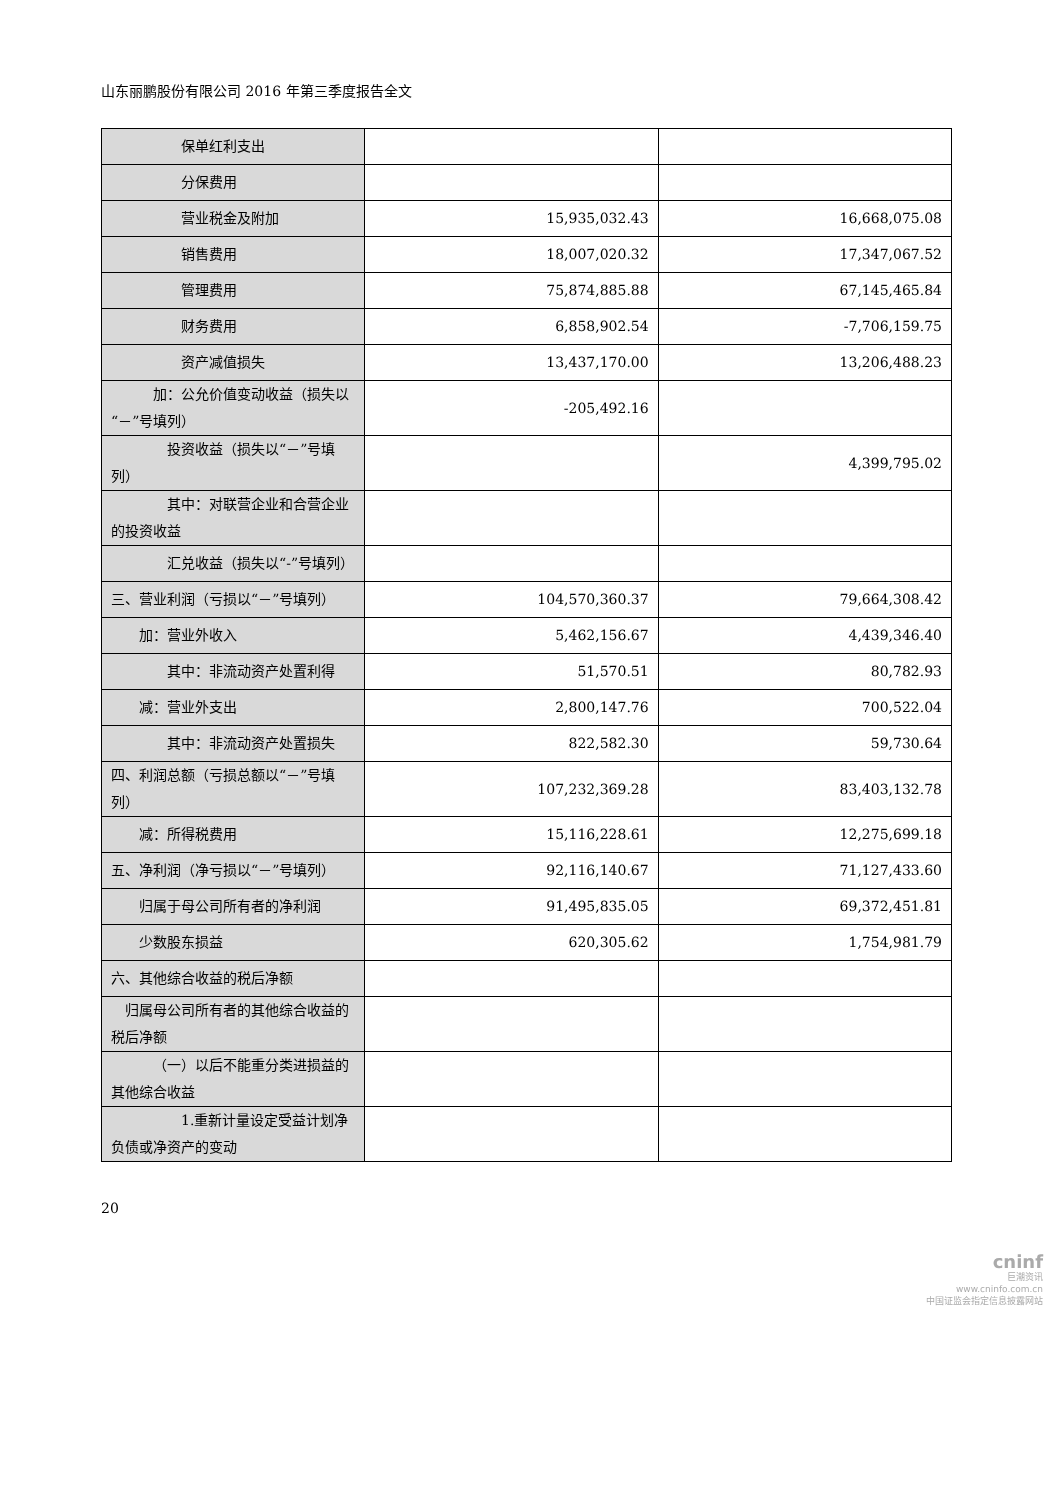山东丽鹏股份有限公司 2016 年第三季度报告全文
| 保单红利支出 | | |
| 分保费用 | | |
| 营业税金及附加 | 15,935,032.43 | 16,668,075.08 |
| 销售费用 | 18,007,020.32 | 17,347,067.52 |
| 管理费用 | 75,874,885.88 | 67,145,465.84 |
| 财务费用 | 6,858,902.54 | -7,706,159.75 |
| 资产减值损失 | 13,437,170.00 | 13,206,488.23 |
| 加：公允价值变动收益（损失以“－”号填列） | -205,492.16 | |
| 投资收益（损失以“－”号填列） | | 4,399,795.02 |
| 其中：对联营企业和合营企业的投资收益 | | |
| 汇兑收益（损失以“-”号填列） | | |
| 三、营业利润（亏损以“－”号填列） | 104,570,360.37 | 79,664,308.42 |
| 加：营业外收入 | 5,462,156.67 | 4,439,346.40 |
| 其中：非流动资产处置利得 | 51,570.51 | 80,782.93 |
| 减：营业外支出 | 2,800,147.76 | 700,522.04 |
| 其中：非流动资产处置损失 | 822,582.30 | 59,730.64 |
| 四、利润总额（亏损总额以“－”号填列） | 107,232,369.28 | 83,403,132.78 |
| 减：所得税费用 | 15,116,228.61 | 12,275,699.18 |
| 五、净利润（净亏损以“－”号填列） | 92,116,140.67 | 71,127,433.60 |
| 归属于母公司所有者的净利润 | 91,495,835.05 | 69,372,451.81 |
| 少数股东损益 | 620,305.62 | 1,754,981.79 |
| 六、其他综合收益的税后净额 | | |
| 归属母公司所有者的其他综合收益的税后净额 | | |
| （一）以后不能重分类进损益的其他综合收益 | | |
| 1.重新计量设定受益计划净负债或净资产的变动 | | |
20
cninf
巨潮资讯
www.cninfo.com.cn
中国证监会指定信息披露网站